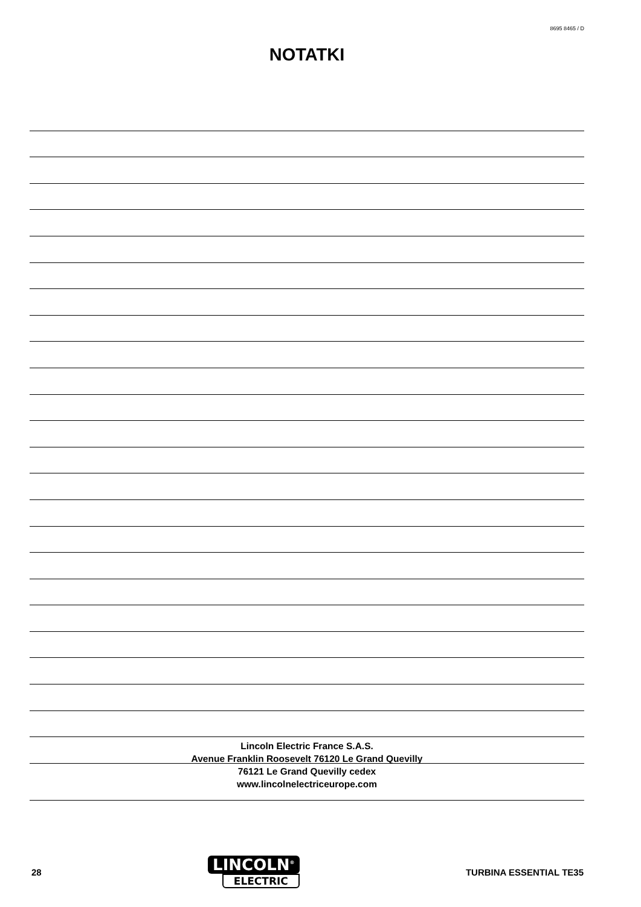8695 8465 / D
NOTATKI
Lincoln Electric France S.A.S.
Avenue Franklin Roosevelt 76120 Le Grand Quevilly
76121 Le Grand Quevilly cedex
www.lincolnelectriceurope.com
28
LINCOLN<sup>®</sup>
ELECTRIC
TURBINA ESSENTIAL TE35